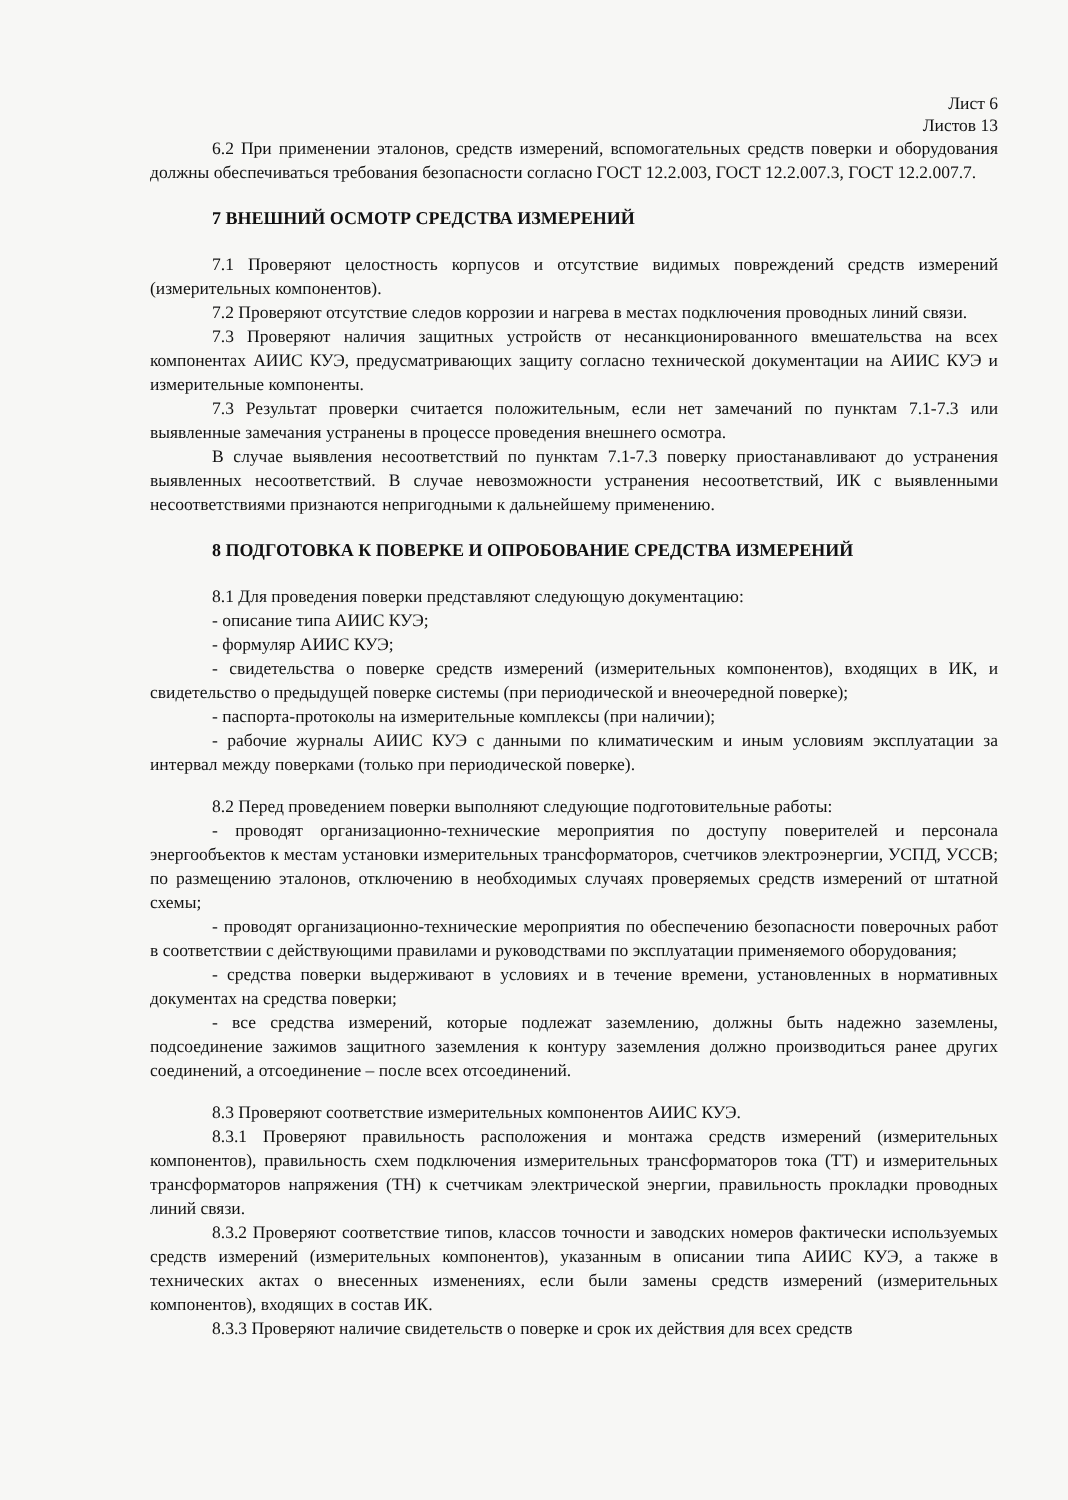Лист 6
Листов 13
6.2 При применении эталонов, средств измерений, вспомогательных средств поверки и оборудования должны обеспечиваться требования безопасности согласно ГОСТ 12.2.003, ГОСТ 12.2.007.3, ГОСТ 12.2.007.7.
7 ВНЕШНИЙ ОСМОТР СРЕДСТВА ИЗМЕРЕНИЙ
7.1 Проверяют целостность корпусов и отсутствие видимых повреждений средств измерений (измерительных компонентов).
7.2 Проверяют отсутствие следов коррозии и нагрева в местах подключения проводных линий связи.
7.3 Проверяют наличия защитных устройств от несанкционированного вмешательства на всех компонентах АИИС КУЭ, предусматривающих защиту согласно технической документации на АИИС КУЭ и измерительные компоненты.
7.3 Результат проверки считается положительным, если нет замечаний по пунктам 7.1-7.3 или выявленные замечания устранены в процессе проведения внешнего осмотра.
В случае выявления несоответствий по пунктам 7.1-7.3 поверку приостанавливают до устранения выявленных несоответствий. В случае невозможности устранения несоответствий, ИК с выявленными несоответствиями признаются непригодными к дальнейшему применению.
8 ПОДГОТОВКА К ПОВЕРКЕ И ОПРОБОВАНИЕ СРЕДСТВА ИЗМЕРЕНИЙ
8.1 Для проведения поверки представляют следующую документацию:
- описание типа АИИС КУЭ;
- формуляр АИИС КУЭ;
- свидетельства о поверке средств измерений (измерительных компонентов), входящих в ИК, и свидетельство о предыдущей поверке системы (при периодической и внеочередной поверке);
- паспорта-протоколы на измерительные комплексы (при наличии);
- рабочие журналы АИИС КУЭ с данными по климатическим и иным условиям эксплуатации за интервал между поверками (только при периодической поверке).
8.2 Перед проведением поверки выполняют следующие подготовительные работы:
- проводят организационно-технические мероприятия по доступу поверителей и персонала энергообъектов к местам установки измерительных трансформаторов, счетчиков электроэнергии, УСПД, УССВ; по размещению эталонов, отключению в необходимых случаях проверяемых средств измерений от штатной схемы;
- проводят организационно-технические мероприятия по обеспечению безопасности поверочных работ в соответствии с действующими правилами и руководствами по эксплуатации применяемого оборудования;
- средства поверки выдерживают в условиях и в течение времени, установленных в нормативных документах на средства поверки;
- все средства измерений, которые подлежат заземлению, должны быть надежно заземлены, подсоединение зажимов защитного заземления к контуру заземления должно производиться ранее других соединений, а отсоединение – после всех отсоединений.
8.3 Проверяют соответствие измерительных компонентов АИИС КУЭ.
8.3.1 Проверяют правильность расположения и монтажа средств измерений (измерительных компонентов), правильность схем подключения измерительных трансформаторов тока (ТТ) и измерительных трансформаторов напряжения (ТН) к счетчикам электрической энергии, правильность прокладки проводных линий связи.
8.3.2 Проверяют соответствие типов, классов точности и заводских номеров фактически используемых средств измерений (измерительных компонентов), указанным в описании типа АИИС КУЭ, а также в технических актах о внесенных изменениях, если были замены средств измерений (измерительных компонентов), входящих в состав ИК.
8.3.3 Проверяют наличие свидетельств о поверке и срок их действия для всех средств